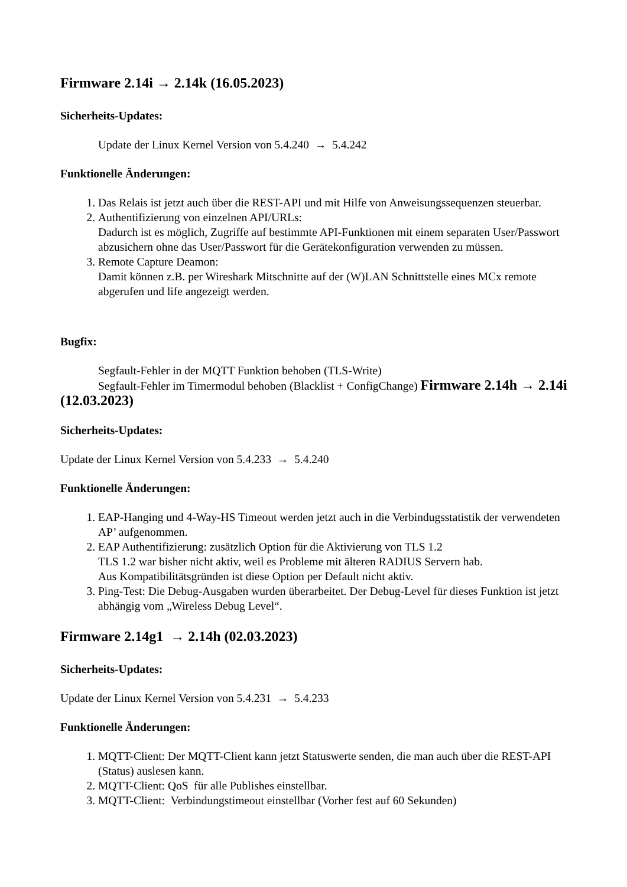Firmware 2.14i → 2.14k (16.05.2023)
Sicherheits-Updates:
Update der Linux Kernel Version von 5.4.240 → 5.4.242
Funktionelle Änderungen:
1. Das Relais ist jetzt auch über die REST-API und mit Hilfe von Anweisungssequenzen steuerbar.
2. Authentifizierung von einzelnen API/URLs:
Dadurch ist es möglich, Zugriffe auf bestimmte API-Funktionen mit einem separaten User/Passwort abzusichern ohne das User/Passwort für die Gerätekonfiguration verwenden zu müssen.
3. Remote Capture Deamon:
Damit können z.B. per Wireshark Mitschnitte auf der (W)LAN Schnittstelle eines MCx remote abgerufen und life angezeigt werden.
Bugfix:
Segfault-Fehler in der MQTT Funktion behoben (TLS-Write)
Segfault-Fehler im Timermodul behoben (Blacklist + ConfigChange) Firmware 2.14h → 2.14i (12.03.2023)
Sicherheits-Updates:
Update der Linux Kernel Version von 5.4.233 → 5.4.240
Funktionelle Änderungen:
1. EAP-Hanging und 4-Way-HS Timeout werden jetzt auch in die Verbindugsstatistik der verwendeten AP’ aufgenommen.
2. EAP Authentifizierung: zusätzlich Option für die Aktivierung von TLS 1.2
TLS 1.2 war bisher nicht aktiv, weil es Probleme mit älteren RADIUS Servern hab.
Aus Kompatibilitätsgründen ist diese Option per Default nicht aktiv.
3. Ping-Test: Die Debug-Ausgaben wurden überarbeitet. Der Debug-Level für dieses Funktion ist jetzt abhängig vom „Wireless Debug Level“.
Firmware 2.14g1 → 2.14h (02.03.2023)
Sicherheits-Updates:
Update der Linux Kernel Version von 5.4.231 → 5.4.233
Funktionelle Änderungen:
1. MQTT-Client: Der MQTT-Client kann jetzt Statuswerte senden, die man auch über die REST-API (Status) auslesen kann.
2. MQTT-Client: QoS für alle Publishes einstellbar.
3. MQTT-Client: Verbindungstimeout einstellbar (Vorher fest auf 60 Sekunden)